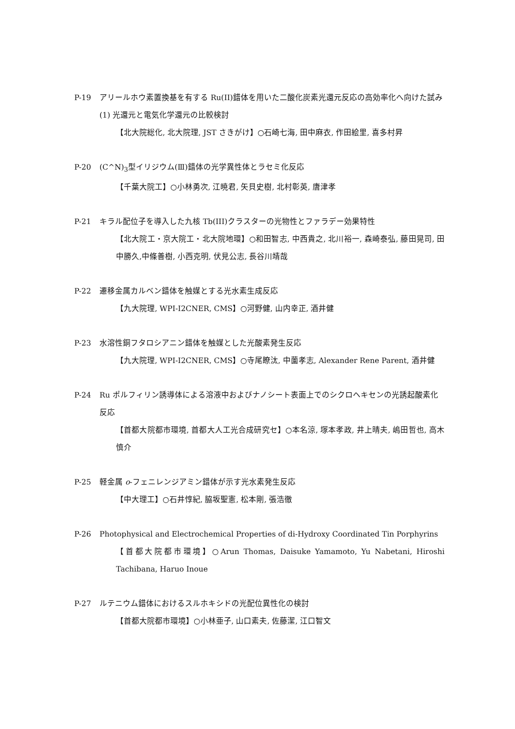P-19 アリールホウ素置換基を有する Ru(II)錯体を用いた二酸化炭素光還元反応の高効率化へ向けた試み (1) 光還元と電気化学還元の比較検討
【北大院総化, 北大院理, JST さきがけ】○石崎七海, 田中麻衣, 作田絵里, 喜多村昇
P-20 (C^N)<sub>3</sub>型イリジウム(Ⅲ)錯体の光学異性体とラセミ化反応
【千葉大院工】○小林勇次, 江暁君, 矢貝史樹, 北村彰英, 唐津孝
P-21 キラル配位子を導入した九核 Tb(III)クラスターの光物性とファラデー効果特性
【北大院工・京大院工・北大院地環】○和田智志, 中西貴之, 北川裕一, 森崎泰弘, 藤田晃司, 田中勝久,中條善樹, 小西克明, 伏見公志, 長谷川靖哉
P-22 遷移金属カルベン錯体を触媒とする光水素生成反応
【九大院理, WPI-I2CNER, CMS】○河野健, 山内幸正, 酒井健
P-23 水溶性銅フタロシアニン錯体を触媒とした光酸素発生反応
【九大院理, WPI-I2CNER, CMS】○寺尾瞭汰, 中薗孝志, Alexander Rene Parent, 酒井健
P-24 Ru ポルフィリン誘導体による溶液中およびナノシート表面上でのシクロヘキセンの光誘起酸素化反応
【首都大院都市環境, 首都大人工光合成研究セ】○本名涼, 塚本孝政, 井上晴夫, 嶋田哲也, 高木慎介
P-25 軽金属 o-フェニレンジアミン錯体が示す光水素発生反応
【中大理工】○石井惇紀, 脇坂聖憲, 松本剛, 張浩徹
P-26 Photophysical and Electrochemical Properties of di-Hydroxy Coordinated Tin Porphyrins
【首都大院都市環境】○Arun Thomas, Daisuke Yamamoto, Yu Nabetani, Hiroshi Tachibana, Haruo Inoue
P-27 ルテニウム錯体におけるスルホキシドの光配位異性化の検討
【首都大院都市環境】○小林亜子, 山口素夫, 佐藤潔, 江口智文